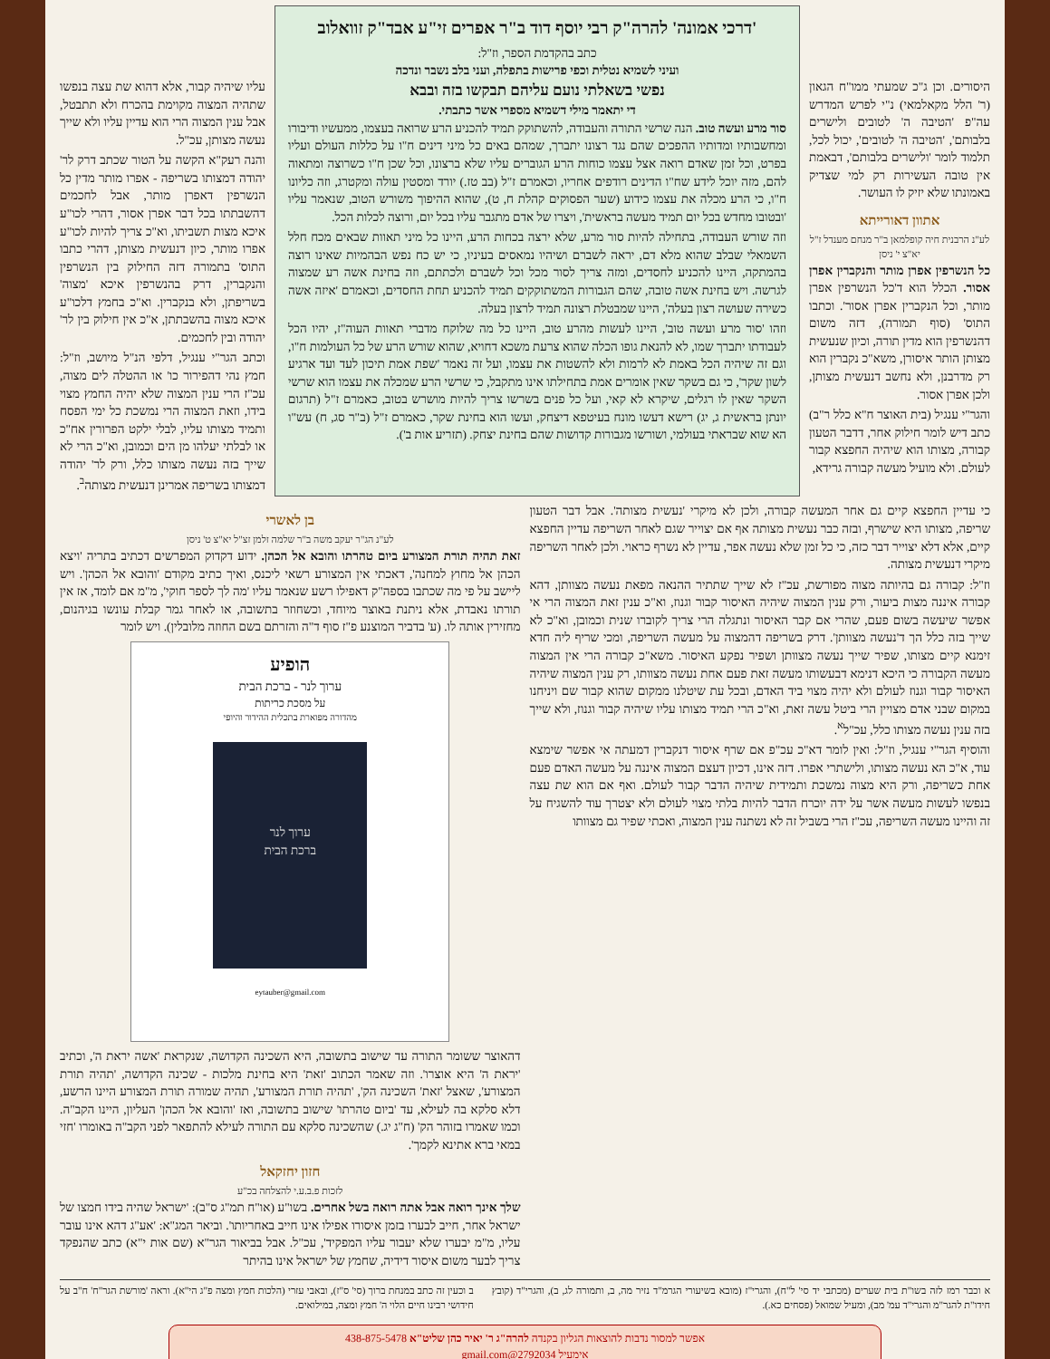היסורים. וכן ג"כ שמעתי ממו"ח הגאון (ר' הלל מקאלמאי) נ"י לפרש המדרש עה"פ 'הטיבה ה' לטובים ולישרים בלבותם', 'הטיבה ה' לטובים', יכול לכל, תלמוד לומר 'ולישרים בלבותם', דבאמת אין טובה העשירות רק למי שצדיק באמונתו שלא יזיק לו העושר.
אתוון דאורייתא
לע"נ הרבנית חיה קופלמאן ב"ר מנחם מענדל ז"ל יא"צ י' ניסן
כל הנשרפין אפרן מותר והנקברין אפרן אסור. הכלל הוא ד'כל הנשרפין אפרן מותר, וכל הנקברין אפרן אסור'. וכתבו התוס' (סוף תמורה), דזה משום דהנשרפין הוא מדין תורה, וכיון שנעשית מצותן הותר איסורן, משא"כ נקברין הוא רק מדרבנן, ולא נחשב דנעשית מצותן, ולכן אפרן אסור.
והגר"י ענגיל (בית האוצר ח"א כלל ר"ב) כתב דיש לומר חילוק אחר, דדבר הטעון קבורה, מצותו הוא שיהיה החפצא קבור לעולם. ולא מועיל מעשה קבורה גרידא,
'דרכי אמונה' להרה"ק רבי יוסף דוד ב"ר אפרים זי"ע אבד"ק זוואלוב
כתב בהקדמת הספר, וז"ל:
ועיני לשמיא נטלית וכפי פרישות בתפלה, ועני בלב נשבר ונדכה
נפשי בשאלתי נועם עליהם תבקשו בזה ובבא
די יתאמר מילי דשמיא מספרי אשר כתבתי.
סור מרע ועשה טוב. הנה שרשי התורה והעבודה, להשתוקק תמיד להכניע הרע שרואה בעצמו, ממעשיו ודיבורו ומחשבותיו ומדותיו ההפכים שהם נגד רצונו יתברך, שמהם באים כל מיני דינים ח"ו על כללות העולם ועליו בפרט, וכל זמן שאדם רואה אצל עצמו כוחות הרע הגוברים עליו שלא ברצונו, וכל שכן ח"ו כשרוצה ומתאוה להם, מזה יוכל לידע שח"ו הדינים רודפים אחריו, וכאמרם ז"ל (בב טז.) יורד ומסטין עולה ומקטרג, וזה כליונו ח"ו, כי הרע מכלה את עצמו כידוע (שער הפסוקים קהלת ח, ט), שהוא ההיפוך משורש הטוב, שנאמר עליו 'ובטובו מחדש בכל יום תמיד מעשה בראשית', ויצרו של אדם מתגבר עליו בכל יום, ורוצה לכלות הכל.
וזה שורש העבודה, בתחילה להיות סור מרע, שלא ירצה בכחות הרע, היינו כל מיני תאוות שבאים מכח חלל השמאלי שבלב שהוא מלא דם, יראה לשברם ושיהיו נמאסים בעיניו, כי יש כח נפש הבהמיות שאינו רוצה בהמתקה, היינו להכניע לחסדים, ומזה צריך לסור מכל וכל לשברם ולכתתם, וזה בחינת אשה רע שמצוה לגרשה. ויש בחינת אשה טובה, שהם הגבורות המשתוקקים תמיד להכניע תחת החסדים, וכאמרם 'איזה אשה כשירה שעושה רצון בעלה', היינו שמבטלת רצונה תמיד לרצון בעלה.
וזהו 'סור מרע ועשה טוב', היינו לעשות מהרע טוב, היינו כל מה שלוקח מדברי תאוות העוה"ז, יהיו הכל לעבודתו יתברך שמו, לא להנאת גופו הכלה שהוא צרעת משכא דחויא, שהוא שורש הרע של כל העולמות ח"ו, וגם זה שיהיה הכל באמת לא לרמות ולא להשטות את עצמו, ועל זה נאמר 'שפת אמת תיכון לעד ועד ארגיע לשון שקר', כי גם בשקר שאין אומרים אמת בתחילתו אינו מתקבל, כי שרשי הרע שמכלה את עצמו הוא שרשי השקר שאין לו רגלים, שיקרא לא קאי, ועל כל פנים בשרשו צריך להיות מושרש בטוב, כאמרם ז"ל (תרגום יונתן בראשית ג, יג) רישא דעשו מונח בעיטפא דיצחק, ועשו הוא בחינת שקר, כאמרם ז"ל (ב"ר סג, ח) עש"ו הא שוא שבראתי בעולמי, ושורשו מגבורות קדושות שהם בחינת יצחק. (תזריע אות ב').
עליו שיהיה קבור, אלא דהוא שת עצה בנפשו שתהיה המצוה מקוימת בהכרח ולא תתבטל, אבל ענין המצוה הרי הוא עדיין עליו ולא שייך נעשה מצותן, עכ"ל.
והנה רעק"א הקשה על הטור שכתב דרק לר' יהודה דמצותו בשריפה - אפרו מותר מדין כל הנשרפין דאפרן מותר, אבל לחכמים דהשבתתו בכל דבר אפרן אסור, דהרי לכו"ע איכא מצות תשביתו, וא"כ צריך להיות לכו"ע אפרו מותר, כיון דנעשית מצותן, דהרי כתבו התוס' בתמורה דזה החילוק בין הנשרפין והנקברין, דרק בהנשרפין איכא 'מצוה' בשריפתן, ולא בנקברין. וא"כ בחמץ דלכו"ע איכא מצוה בהשבתתן, א"כ אין חילוק בין לר' יהודה ובין לחכמים.
וכתב הגר"י ענגיל, דלפי הנ"ל מיושב, וז"ל: חמץ נהי דהפירור כו' או ההטלה לים מצוה, עכ"ז הרי ענין המצוה שלא יהיה החמץ מצוי בידו, וזאת המצוה הרי נמשכת כל ימי הפסח ותמיד מצותו עליו, לבלי ילקט הפרורין אח"כ או לבלתי יעלהו מן הים וכמובן, וא"כ הרי לא שייך בזה נעשה מצותו כלל, ורק לר' יהודה דמצותו בשריפה אמרינן דנעשית מצותה<sup>ב</sup>.
כי עדיין החפצא קיים גם אחר המעשה קבורה, ולכן לא מיקרי 'נעשית מצותה'. אבל דבר הטעון שריפה, מצותו היא שישרף, ובזה כבר נעשית מצותה אף אם יצוייר שגם לאחר השריפה עדיין החפצא קיים, אלא דלא יצוייר דבר כזה, כי כל זמן שלא נעשה אפר, עדיין לא נשרף כראוי. ולכן לאחר השריפה מיקרי דנעשית מצותה.
וז"ל: קבורה גם בהיותה מצוה מפורשת, עכ"ז לא שייך שתתיר ההנאה מפאת נעשה מצוותן, דהא קבורה איננה מצות ביעור, ורק ענין המצוה שיהיה האיסור קבור וגנוז, וא"כ ענין זאת המצוה הרי אי אפשר שיעשה בשום פעם, שהרי אם קבר האיסור ונתגלה הרי צריך לקוברו שנית וכמובן, וא"כ לא שייך בזה כלל הך ד'נעשה מצוותן'. דרק בשריפה דהמצוה על מעשה השריפה, ומכי שריף ליה חדא זימנא קיים מצותו, שפיר שייך נעשה מצוותן ושפיר נפקע האיסור. משא"כ קבורה הרי אין המצוה מעשה הקבורה כי היכא דנימא דבעשותו מעשה זאת פעם אחת נעשה מצוותו, רק ענין המצוה שיהיה האיסור קבור וגנוז לעולם ולא יהיה מצוי ביד האדם, ובכל עת שיטלנו ממקום שהוא קבור שם ויניחנו במקום שבני אדם מצויין הרי ביטל עשה זאת, וא"כ הרי תמיד מצותו עליו שיהיה קבור וגנוז, ולא שייך בזה ענין נעשה מצותו כלל, עכ"ל<sup>א</sup>.
והוסיף הגר"י ענגיל, וז"ל: ואין לומר דא"כ עכ"פ אם שרף איסור דנקברין דמעתה אי אפשר שימצא עוד, א"כ הא נעשה מצותו, ולישתרי אפרו. דזה אינו, דכיון דעצם המצוה איננה על מעשה האדם פעם אחת כשריפה, ורק היא מצוה נמשכת ותמידית שיהיה הדבר קבור לעולם. ואף אם הוא שת עצה בנפשו לעשות מעשה אשר על ידה יוכרח הדבר להיות בלתי מצוי לעולם ולא יצטרך עוד להשגיח על זה והיינו מעשה השריפה, עכ"ז הרי בשביל זה לא נשתנה ענין המצוה, ואכתי שפיר גם מצוותו
בן לאשרי
לע"נ הג"ר יעקב משה ב"ר שלמה זלמן זצ"ל יא"צ ט' ניסן
זאת תהיה תורת המצורע ביום טהרתו והובא אל הכהן. ידוע דקדוק המפרשים דכתיב בתריה 'ויצא הכהן אל מחוץ למחנה', דאכתי אין המצורע רשאי ליכנס, ואיך כתיב מקודם 'והובא אל הכהן'. ויש ליישב על פי מה שכתבו בספה"ק דאפילו רשע שנאמר עליו 'מה לך לספר חוקי', מ"מ אם לומד, אז אין תורתו נאבדת, אלא ניתנת באוצר מיוחד, וכשחוזר בתשובה, או לאחר גמר קבלת עונשו בגיהנום, מחזירין אותה לו. (ע' בדביר המוצנע פ"ז סוף ד"ה והזרתם בשם החוזה מלובלין). ויש לומר
הופיע
ערוך לנר - ברכת הבית
על מסכת כריתות
מהדורה מפוארת בתכלית ההידור והיופי
ערוך לנר
ברכת הבית
eytauber@gmail.com
דהאוצר ששומר התורה עד שישוב בתשובה, היא השכינה הקדושה, שנקראת 'אשה יראת ה', וכתיב 'יראת ה' היא אוצרו'. וזה שאמר הכתוב 'זאת' היא בחינת מלכות - שכינה הקדושה, 'תהיה תורת המצורע', שאצל 'זאת' השכינה הק', 'תהיה תורת המצורע', תהיה שמורה תורת המצורע היינו הרשע, דלא סלקא בה לעילא, עד 'ביום טהרתו' שישוב בתשובה, ואז 'והובא אל הכהן' העליון, היינו הקב"ה. וכמו שאמרו בזוהר הק' (ח"ג יג.) שהשכינה סלקא עם התורה לעילא להתפאר לפני הקב"ה באומרו 'חזי במאי ברא אתינא לקמך'.
חזון יחזקאל
לזכות פ.ב.ע.י להצלחה בכ"ע
שלך אינך רואה אבל אתה רואה בשל אחרים. בשו"ע (או"ח תמ"ג ס"ב): 'ישראל שהיה בידו חמצו של ישראל אחר, חייב לבערו בזמן איסורו אפילו אינו חייב באחריותו'. וביאר המג"א: 'אע"ג דהא אינו עובר עליו, מ"מ יבערו שלא יעבור עליו המפקיד', עכ"ל. אבל בביאור הגר"א (שם אות י"א) כתב שהנפקד צריך לבער משום איסור דידיה, שחמץ של ישראל אינו בהיתר
א וכבר רמז לזה בשו"ת בית שערים (מכתבי יד סי' ל"ח), והגרי"ז (מובא בשיעורי הגרמ"ד נזיר מה, ב, ותמורה לג, ב), והגרי"ד (קובץ חידו"ת להגר"מ והגרי"ד עמ' מב), ומעיל שמואל (פסחים כא.).
ב וכעין זה כתב במנחת ברוך (סי' ס"ז), ובאבי עזרי (הלכות חמץ ומצה פ"ג הי"א). וראה 'מורשת הגר"ח' ח"ב על חידושי רבינו חיים הלוי ה' חמץ ומצה, במילואים.
אפשר למסור נדבות להוצאות הגליון בקנדה להרה"ג ר' יאיר כהן שליט"א 438-875-5478
אימעיל 2792034@gmail.com